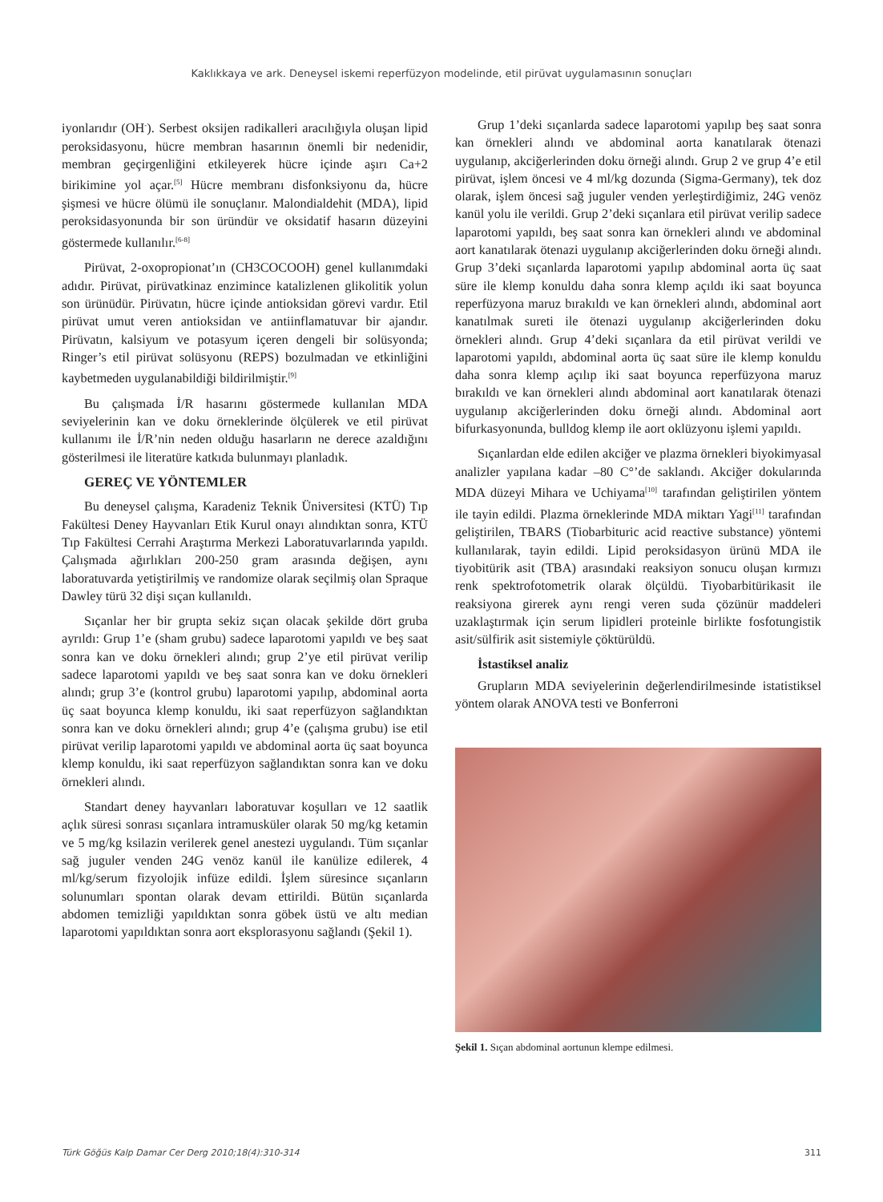Kaklıkkaya ve ark. Deneysel iskemi reperfüzyon modelinde, etil pirüvat uygulamasının sonuçları
iyonlarıdır (OH<sup>-</sup>). Serbest oksijen radikalleri aracılığıyla oluşan lipid peroksidasyonu, hücre membran hasarının önemli bir nedenidir, membran geçirgenliğini etkileyerek hücre içinde aşırı Ca+2 birikimine yol açar.<sup>[5]</sup> Hücre membranı disfonksiyonu da, hücre şişmesi ve hücre ölümü ile sonuçlanır. Malondialdehit (MDA), lipid peroksidasyonunda bir son üründür ve oksidatif hasarın düzeyini göstermede kullanılır.<sup>[6-8]</sup>
Pirüvat, 2-oxopropionat’ın (CH3COCOOH) genel kullanımdaki adıdır. Pirüvat, pirüvatkinaz enzimince katalizlenen glikolitik yolun son ürünüdür. Pirüvatın, hücre içinde antioksidan görevi vardır. Etil pirüvat umut veren antioksidan ve antiinflamatuvar bir ajandır. Pirüvatın, kalsiyum ve potasyum içeren dengeli bir solüsyonda; Ringer’s etil pirüvat solüsyonu (REPS) bozulmadan ve etkinliğini kaybetmeden uygulanabildiği bildirilmiştir.<sup>[9]</sup>
Bu çalışmada İ/R hasarını göstermede kullanılan MDA seviyelerinin kan ve doku örneklerinde ölçülerek ve etil pirüvat kullanımı ile İ/R’nin neden olduğu hasarların ne derece azaldığını gösterilmesi ile literatüre katkıda bulunmayı planladık.
GEREÇ VE YÖNTEMLER
Bu deneysel çalışma, Karadeniz Teknik Üniversitesi (KTÜ) Tıp Fakültesi Deney Hayvanları Etik Kurul onayı alındıktan sonra, KTÜ Tıp Fakültesi Cerrahi Araştırma Merkezi Laboratuvarlarında yapıldı. Çalışmada ağırlıkları 200-250 gram arasında değişen, aynı laboratuvarda yetiştirilmiş ve randomize olarak seçilmiş olan Spraque Dawley türü 32 dişi sıçan kullanıldı.
Sıçanlar her bir grupta sekiz sıçan olacak şekilde dört gruba ayrıldı: Grup 1’e (sham grubu) sadece laparotomi yapıldı ve beş saat sonra kan ve doku örnekleri alındı; grup 2’ye etil pirüvat verilip sadece laparotomi yapıldı ve beş saat sonra kan ve doku örnekleri alındı; grup 3’e (kontrol grubu) laparotomi yapılıp, abdominal aorta üç saat boyunca klemp konuldu, iki saat reperfüzyon sağlandıktan sonra kan ve doku örnekleri alındı; grup 4’e (çalışma grubu) ise etil pirüvat verilip laparotomi yapıldı ve abdominal aorta üç saat boyunca klemp konuldu, iki saat reperfüzyon sağlandıktan sonra kan ve doku örnekleri alındı.
Standart deney hayvanları laboratuvar koşulları ve 12 saatlik açlık süresi sonrası sıçanlara intramusküler olarak 50 mg/kg ketamin ve 5 mg/kg ksilazin verilerek genel anestezi uygulandı. Tüm sıçanlar sağ juguler venden 24G venöz kanül ile kanülize edilerek, 4 ml/kg/serum fizyolojik infüze edildi. İşlem süresince sıçanların solunumları spontan olarak devam ettirildi. Bütün sıçanlarda abdomen temizliği yapıldıktan sonra göbek üstü ve altı median laparotomi yapıldıktan sonra aort eksplorasyonu sağlandı (Şekil 1).
Grup 1’deki sıçanlarda sadece laparotomi yapılıp beş saat sonra kan örnekleri alındı ve abdominal aorta kanatılarak ötenazi uygulanıp, akciğerlerinden doku örneği alındı. Grup 2 ve grup 4’e etil pirüvat, işlem öncesi ve 4 ml/kg dozunda (Sigma-Germany), tek doz olarak, işlem öncesi sağ juguler venden yerleştirdiğimiz, 24G venöz kanül yolu ile verildi. Grup 2’deki sıçanlara etil pirüvat verilip sadece laparotomi yapıldı, beş saat sonra kan örnekleri alındı ve abdominal aort kanatılarak ötenazi uygulanıp akciğerlerinden doku örneği alındı. Grup 3’deki sıçanlarda laparotomi yapılıp abdominal aorta üç saat süre ile klemp konuldu daha sonra klemp açıldı iki saat boyunca reperfüzyona maruz bırakıldı ve kan örnekleri alındı, abdominal aort kanatılmak sureti ile ötenazi uygulanıp akciğerlerinden doku örnekleri alındı. Grup 4’deki sıçanlara da etil pirüvat verildi ve laparotomi yapıldı, abdominal aorta üç saat süre ile klemp konuldu daha sonra klemp açılıp iki saat boyunca reperfüzyona maruz bırakıldı ve kan örnekleri alındı abdominal aort kanatılarak ötenazi uygulanıp akciğerlerinden doku örneği alındı. Abdominal aort bifurkasyonunda, bulldog klemp ile aort oklüzyonu işlemi yapıldı.
Sıçanlardan elde edilen akciğer ve plazma örnekleri biyokimyasal analizler yapılana kadar –80 C°’de saklandı. Akciğer dokularında MDA düzeyi Mihara ve Uchiyama<sup>[10]</sup> tarafından geliştirilen yöntem ile tayin edildi. Plazma örneklerinde MDA miktarı Yagi<sup>[11]</sup> tarafından geliştirilen, TBARS (Tiobarbituric acid reactive substance) yöntemi kullanılarak, tayin edildi. Lipid peroksidasyon ürünü MDA ile tiyobitürik asit (TBA) arasındaki reaksiyon sonucu oluşan kırmızı renk spektrofotometrik olarak ölçüldü. Tiyobarbitürikasit ile reaksiyona girerek aynı rengi veren suda çözünür maddeleri uzaklaştırmak için serum lipidleri proteinle birlikte fosfotungistik asit/sülfirik asit sistemiyle çöktürüldü.
İstastiksel analiz
Grupların MDA seviyelerinin değerlendirilmesinde istatistiksel yöntem olarak ANOVA testi ve Bonferroni
Şekil 1. Sıçan abdominal aortunun klempe edilmesi.
Türk Göğüs Kalp Damar Cer Derg 2010;18(4):310-314 311